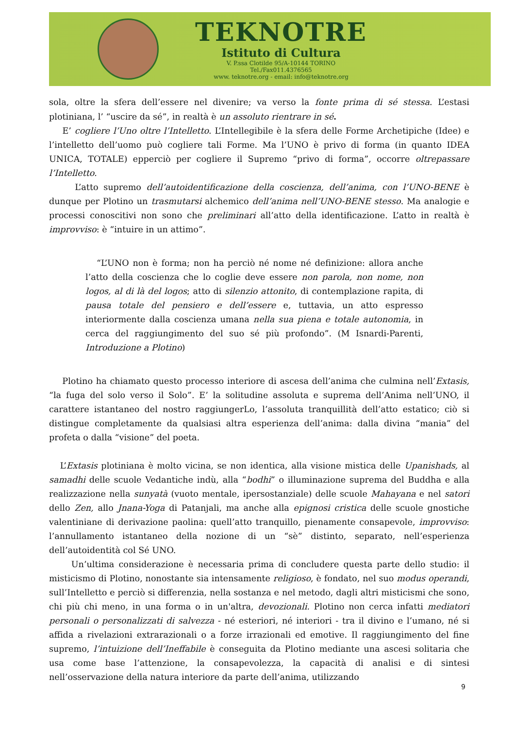TEKNOTRE
Istituto di Cultura
V. P.ssa Clotilde 95/A-10144 TORINO
Tel./Fax011.4376565
www. teknotre.org - email: info@teknotre.org
sola, oltre la sfera dell’essere nel divenire; va verso la fonte prima di sé stessa. L’estasi plotiniana, l’ “uscire da sé”, in realtà è un assoluto rientrare in sé.
E’ cogliere l’Uno oltre l’Intelletto. L’Intellegibile è la sfera delle Forme Archetipiche (Idee) e l’intelletto dell’uomo può cogliere tali Forme. Ma l’UNO è privo di forma (in quanto IDEA UNICA, TOTALE) epperciò per cogliere il Supremo “privo di forma”, occorre oltrepassare l’Intelletto.
L’atto supremo dell’autoidentificazione della coscienza, dell’anima, con l’UNO-BENE è dunque per Plotino un trasmutarsi alchemico dell’anima nell’UNO-BENE stesso. Ma analogie e processi conoscitivi non sono che preliminari all’atto della identificazione. L’atto in realtà è improvviso: è “intuire in un attimo”.
“L’UNO non è forma; non ha perciò né nome né definizione: allora anche l’atto della coscienza che lo coglie deve essere non parola, non nome, non logos, al di là del logos; atto di silenzio attonito, di contemplazione rapita, di pausa totale del pensiero e dell’essere e, tuttavia, un atto espresso interiormente dalla coscienza umana nella sua piena e totale autonomia, in cerca del raggiungimento del suo sé più profondo”. (M Isnardi-Parenti, Introduzione a Plotino)
Plotino ha chiamato questo processo interiore di ascesa dell’anima che culmina nell’Extasis, “la fuga del solo verso il Solo”. E’ la solitudine assoluta e suprema dell’Anima nell’UNO, il carattere istantaneo del nostro raggiungerLo, l’assoluta tranquillità dell’atto estatico; ciò si distingue completamente da qualsiasi altra esperienza dell’anima: dalla divina “mania” del profeta o dalla “visione” del poeta.
L’Extasis plotiniana è molto vicina, se non identica, alla visione mistica delle Upanishads, al samadhi delle scuole Vedantiche indù, alla “bodhi” o illuminazione suprema del Buddha e alla realizzazione nella sunyatà (vuoto mentale, ipersostanziale) delle scuole Mahayana e nel satori dello Zen, allo Jnana-Yoga di Patanjali, ma anche alla epignosi cristica delle scuole gnostiche valentiniane di derivazione paolina: quell’atto tranquillo, pienamente consapevole, improvviso: l’annullamento istantaneo della nozione di un “sè” distinto, separato, nell’esperienza dell’autoidentità col Sé UNO.
Un’ultima considerazione è necessaria prima di concludere questa parte dello studio: il misticismo di Plotino, nonostante sia intensamente religioso, è fondato, nel suo modus operandi, sull’Intelletto e perciò si differenzia, nella sostanza e nel metodo, dagli altri misticismi che sono, chi più chi meno, in una forma o in un'altra, devozionali. Plotino non cerca infatti mediatori personali o personalizzati di salvezza - né esteriori, né interiori - tra il divino e l’umano, né si affida a rivelazioni extrarazionali o a forze irrazionali ed emotive. Il raggiungimento del fine supremo, l’intuizione dell’Ineffabile è conseguita da Plotino mediante una ascesi solitaria che usa come base l’attenzione, la consapevolezza, la capacità di analisi e di sintesi nell’osservazione della natura interiore da parte dell’anima, utilizzando
9